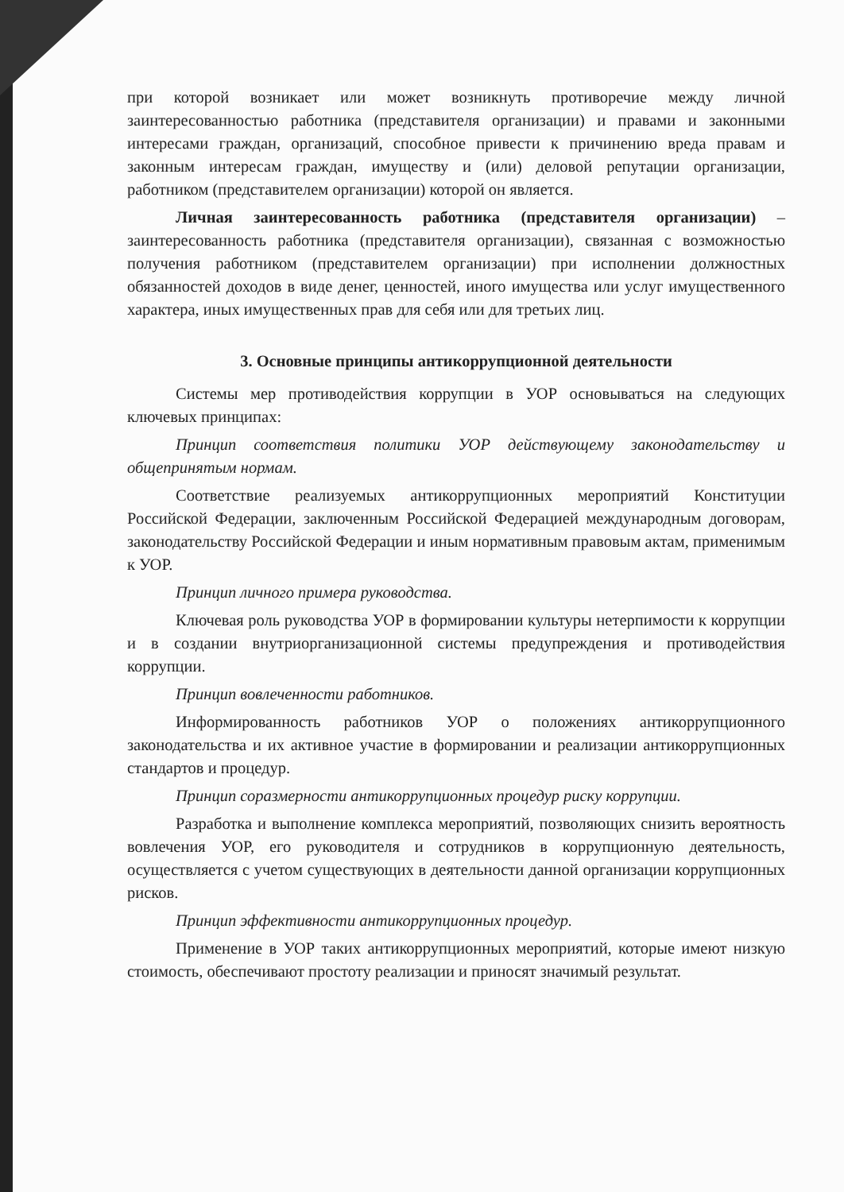при которой возникает или может возникнуть противоречие между личной заинтересованностью работника (представителя организации) и правами и законными интересами граждан, организаций, способное привести к причинению вреда правам и законным интересам граждан, имуществу и (или) деловой репутации организации, работником (представителем организации) которой он является.
Личная заинтересованность работника (представителя организации) – заинтересованность работника (представителя организации), связанная с возможностью получения работником (представителем организации) при исполнении должностных обязанностей доходов в виде денег, ценностей, иного имущества или услуг имущественного характера, иных имущественных прав для себя или для третьих лиц.
3. Основные принципы антикоррупционной деятельности
Системы мер противодействия коррупции в УОР основываться на следующих ключевых принципах:
Принцип соответствия политики УОР действующему законодательству и общепринятым нормам.
Соответствие реализуемых антикоррупционных мероприятий Конституции Российской Федерации, заключенным Российской Федерацией международным договорам, законодательству Российской Федерации и иным нормативным правовым актам, применимым к УОР.
Принцип личного примера руководства.
Ключевая роль руководства УОР в формировании культуры нетерпимости к коррупции и в создании внутриорганизационной системы предупреждения и противодействия коррупции.
Принцип вовлеченности работников.
Информированность работников УОР о положениях антикоррупционного законодательства и их активное участие в формировании и реализации антикоррупционных стандартов и процедур.
Принцип соразмерности антикоррупционных процедур риску коррупции.
Разработка и выполнение комплекса мероприятий, позволяющих снизить вероятность вовлечения УОР, его руководителя и сотрудников в коррупционную деятельность, осуществляется с учетом существующих в деятельности данной организации коррупционных рисков.
Принцип эффективности антикоррупционных процедур.
Применение в УОР таких антикоррупционных мероприятий, которые имеют низкую стоимость, обеспечивают простоту реализации и приносят значимый результат.